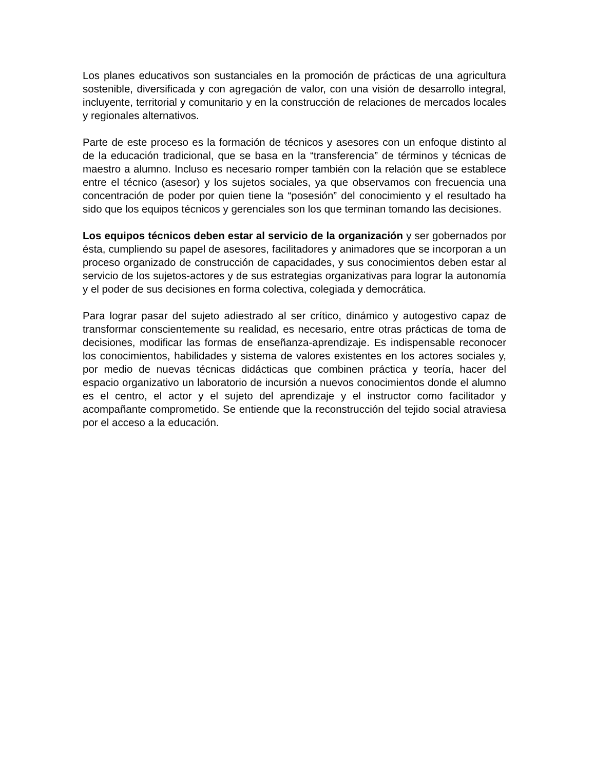Los planes educativos son sustanciales en la promoción de prácticas de una agricultura sostenible, diversificada y con agregación de valor, con una visión de desarrollo integral, incluyente, territorial y comunitario y en la construcción de relaciones de mercados locales y regionales alternativos.
Parte de este proceso es la formación de técnicos y asesores con un enfoque distinto al de la educación tradicional, que se basa en la “transferencia” de términos y técnicas de maestro a alumno. Incluso es necesario romper también con la relación que se establece entre el técnico (asesor) y los sujetos sociales, ya que observamos con frecuencia una concentración de poder por quien tiene la “posesión” del conocimiento y el resultado ha sido que los equipos técnicos y gerenciales son los que terminan tomando las decisiones.
Los equipos técnicos deben estar al servicio de la organización y ser gobernados por ésta, cumpliendo su papel de asesores, facilitadores y animadores que se incorporan a un proceso organizado de construcción de capacidades, y sus conocimientos deben estar al servicio de los sujetos-actores y de sus estrategias organizativas para lograr la autonomía y el poder de sus decisiones en forma colectiva, colegiada y democrática.
Para lograr pasar del sujeto adiestrado al ser crítico, dinámico y autogestivo capaz de transformar conscientemente su realidad, es necesario, entre otras prácticas de toma de decisiones, modificar las formas de enseñanza-aprendizaje. Es indispensable reconocer los conocimientos, habilidades y sistema de valores existentes en los actores sociales y, por medio de nuevas técnicas didácticas que combinen práctica y teoría, hacer del espacio organizativo un laboratorio de incursión a nuevos conocimientos donde el alumno es el centro, el actor y el sujeto del aprendizaje y el instructor como facilitador y acompañante comprometido. Se entiende que la reconstrucción del tejido social atraviesa por el acceso a la educación.